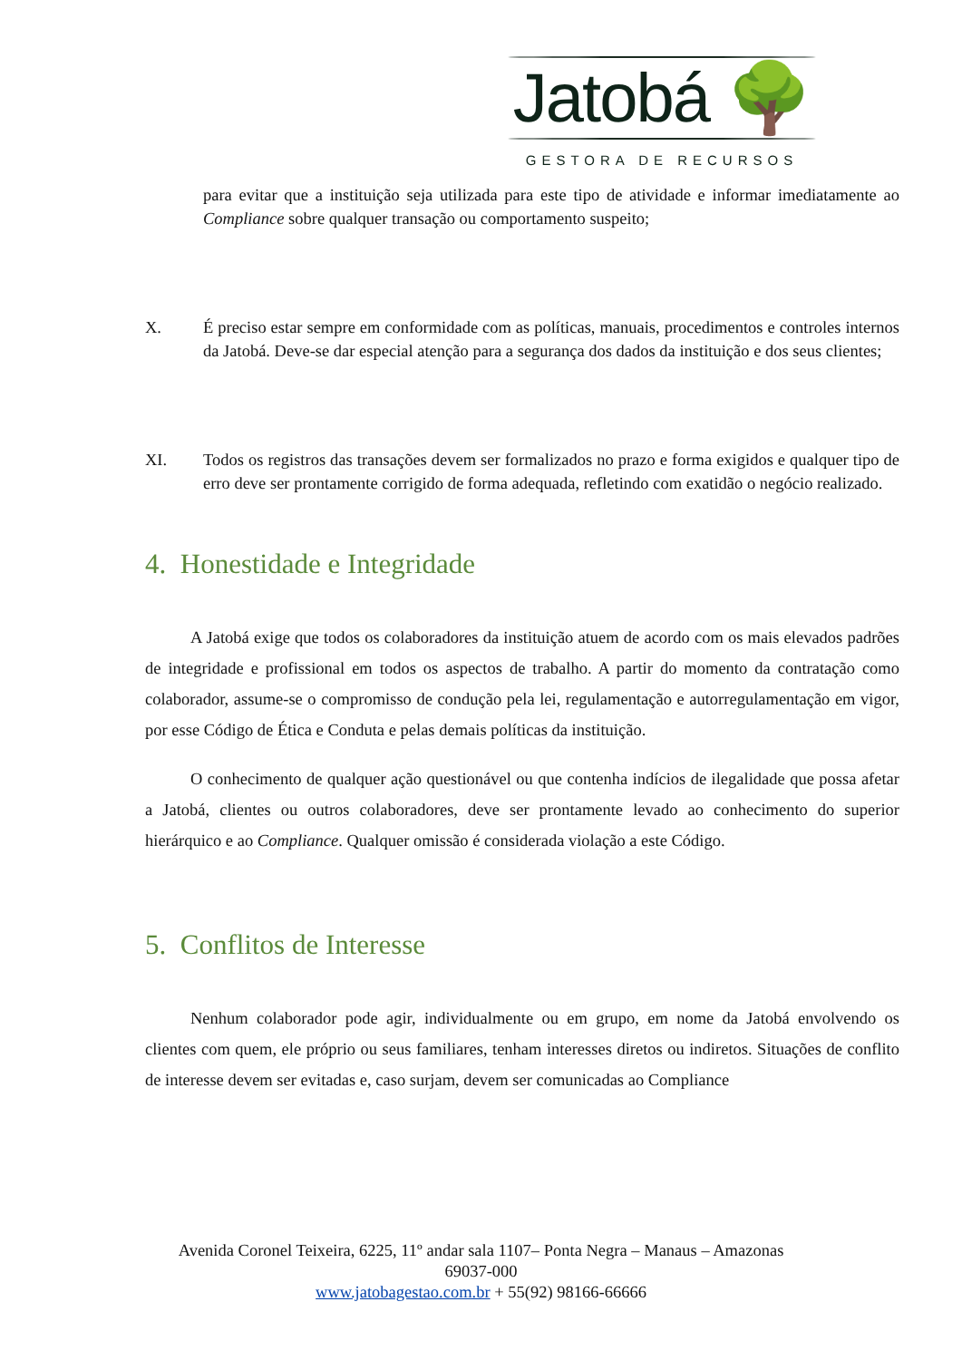Jatobá 🌳
GESTORA DE RECURSOS
para evitar que a instituição seja utilizada para este tipo de atividade e informar imediatamente ao Compliance sobre qualquer transação ou comportamento suspeito;
X. É preciso estar sempre em conformidade com as políticas, manuais, procedimentos e controles internos da Jatobá. Deve-se dar especial atenção para a segurança dos dados da instituição e dos seus clientes;
XI. Todos os registros das transações devem ser formalizados no prazo e forma exigidos e qualquer tipo de erro deve ser prontamente corrigido de forma adequada, refletindo com exatidão o negócio realizado.
4. Honestidade e Integridade
A Jatobá exige que todos os colaboradores da instituição atuem de acordo com os mais elevados padrões de integridade e profissional em todos os aspectos de trabalho. A partir do momento da contratação como colaborador, assume-se o compromisso de condução pela lei, regulamentação e autorregulamentação em vigor, por esse Código de Ética e Conduta e pelas demais políticas da instituição.
O conhecimento de qualquer ação questionável ou que contenha indícios de ilegalidade que possa afetar a Jatobá, clientes ou outros colaboradores, deve ser prontamente levado ao conhecimento do superior hierárquico e ao Compliance. Qualquer omissão é considerada violação a este Código.
5. Conflitos de Interesse
Nenhum colaborador pode agir, individualmente ou em grupo, em nome da Jatobá envolvendo os clientes com quem, ele próprio ou seus familiares, tenham interesses diretos ou indiretos. Situações de conflito de interesse devem ser evitadas e, caso surjam, devem ser comunicadas ao Compliance
Avenida Coronel Teixeira, 6225, 11º andar sala 1107– Ponta Negra – Manaus – Amazonas
69037-000
www.jatobagestao.com.br + 55(92) 98166-66666